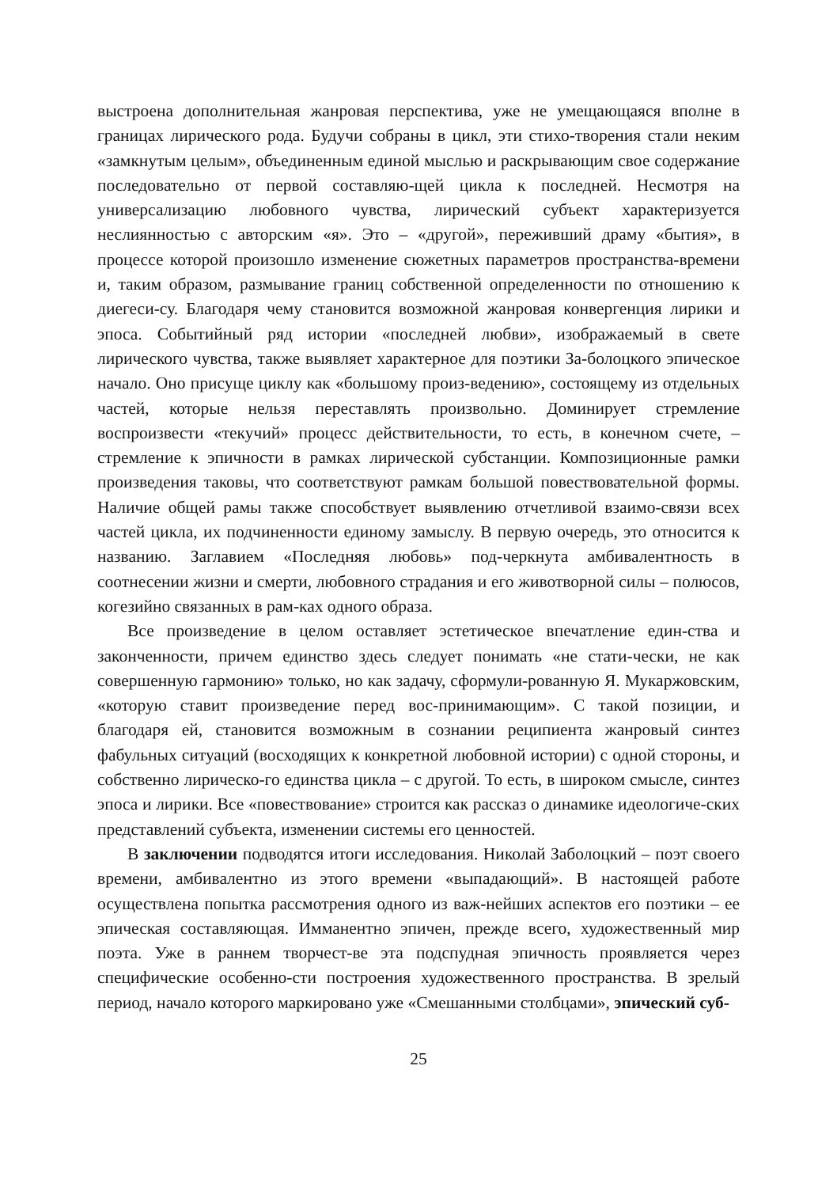выстроена дополнительная жанровая перспектива, уже не умещающаяся вполне в границах лирического рода. Будучи собраны в цикл, эти стихо-творения стали неким «замкнутым целым», объединенным единой мыслью и раскрывающим свое содержание последовательно от первой составляю-щей цикла к последней. Несмотря на универсализацию любовного чувства, лирический субъект характеризуется неслиянностью с авторским «я». Это – «другой», переживший драму «бытия», в процессе которой произошло изменение сюжетных параметров пространства-времени и, таким образом, размывание границ собственной определенности по отношению к диегеси-су. Благодаря чему становится возможной жанровая конвергенция лирики и эпоса. Событийный ряд истории «последней любви», изображаемый в свете лирического чувства, также выявляет характерное для поэтики За-болоцкого эпическое начало. Оно присуще циклу как «большому произ-ведению», состоящему из отдельных частей, которые нельзя переставлять произвольно. Доминирует стремление воспроизвести «текучий» процесс действительности, то есть, в конечном счете, – стремление к эпичности в рамках лирической субстанции. Композиционные рамки произведения таковы, что соответствуют рамкам большой повествовательной формы. Наличие общей рамы также способствует выявлению отчетливой взаимо-связи всех частей цикла, их подчиненности единому замыслу. В первую очередь, это относится к названию. Заглавием «Последняя любовь» под-черкнута амбивалентность в соотнесении жизни и смерти, любовного страдания и его животворной силы – полюсов, когезийно связанных в рам-ках одного образа.
Все произведение в целом оставляет эстетическое впечатление един-ства и законченности, причем единство здесь следует понимать «не стати-чески, не как совершенную гармонию» только, но как задачу, сформули-рованную Я. Мукаржовским, «которую ставит произведение перед вос-принимающим». С такой позиции, и благодаря ей, становится возможным в сознании реципиента жанровый синтез фабульных ситуаций (восходящих к конкретной любовной истории) с одной стороны, и собственно лирическо-го единства цикла – с другой. То есть, в широком смысле, синтез эпоса и лирики. Все «повествование» строится как рассказ о динамике идеологиче-ских представлений субъекта, изменении системы его ценностей.
В заключении подводятся итоги исследования. Николай Заболоцкий – поэт своего времени, амбивалентно из этого времени «выпадающий». В настоящей работе осуществлена попытка рассмотрения одного из важ-нейших аспектов его поэтики – ее эпическая составляющая. Имманентно эпичен, прежде всего, художественный мир поэта. Уже в раннем творчест-ве эта подспудная эпичность проявляется через специфические особенно-сти построения художественного пространства. В зрелый период, начало которого маркировано уже «Смешанными столбцами», эпический суб-
25